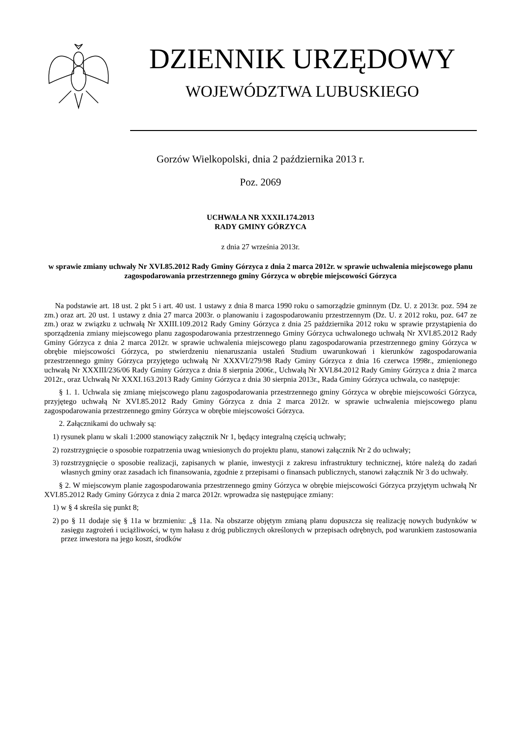DZIENNIK URZĘDOWY
WOJEWÓDZTWA LUBUSKIEGO
Gorzów Wielkopolski, dnia 2 października 2013 r.
Poz. 2069
UCHWAŁA NR XXXII.174.2013
RADY GMINY GÓRZYCA
z dnia 27 września 2013r.
w sprawie zmiany uchwały Nr XVI.85.2012 Rady Gminy Górzyca z dnia 2 marca 2012r. w sprawie uchwalenia miejscowego planu zagospodarowania przestrzennego gminy Górzyca w obrębie miejscowości Górzyca
Na podstawie art. 18 ust. 2 pkt 5 i art. 40 ust. 1 ustawy z dnia 8 marca 1990 roku o samorządzie gminnym (Dz. U. z 2013r. poz. 594 ze zm.) oraz art. 20 ust. 1 ustawy z dnia 27 marca 2003r. o planowaniu i zagospodarowaniu przestrzennym (Dz. U. z 2012 roku, poz. 647 ze zm.) oraz w związku z uchwałą Nr XXIII.109.2012 Rady Gminy Górzyca z dnia 25 października 2012 roku w sprawie przystąpienia do sporządzenia zmiany miejscowego planu zagospodarowania przestrzennego Gminy Górzyca uchwalonego uchwałą Nr XVI.85.2012 Rady Gminy Górzyca z dnia 2 marca 2012r. w sprawie uchwalenia miejscowego planu zagospodarowania przestrzennego gminy Górzyca w obrębie miejscowości Górzyca, po stwierdzeniu nienaruszania ustaleń Studium uwarunkowań i kierunków zagospodarowania przestrzennego gminy Górzyca przyjętego uchwałą Nr XXXVI/279/98 Rady Gminy Górzyca z dnia 16 czerwca 1998r., zmienionego uchwałą Nr XXXIII/236/06 Rady Gminy Górzyca z dnia 8 sierpnia 2006r., Uchwałą Nr XVI.84.2012 Rady Gminy Górzyca z dnia 2 marca 2012r., oraz Uchwałą Nr XXXI.163.2013 Rady Gminy Górzyca z dnia 30 sierpnia 2013r., Rada Gminy Górzyca uchwala, co następuje:
§ 1. 1. Uchwala się zmianę miejscowego planu zagospodarowania przestrzennego gminy Górzyca w obrębie miejscowości Górzyca, przyjętego uchwałą Nr XVI.85.2012 Rady Gminy Górzyca z dnia 2 marca 2012r. w sprawie uchwalenia miejscowego planu zagospodarowania przestrzennego gminy Górzyca w obrębie miejscowości Górzyca.
2. Załącznikami do uchwały są:
1) rysunek planu w skali 1:2000 stanowiący załącznik Nr 1, będący integralną częścią uchwały;
2) rozstrzygnięcie o sposobie rozpatrzenia uwag wniesionych do projektu planu, stanowi załącznik Nr 2 do uchwały;
3) rozstrzygnięcie o sposobie realizacji, zapisanych w planie, inwestycji z zakresu infrastruktury technicznej, które należą do zadań własnych gminy oraz zasadach ich finansowania, zgodnie z przepisami o finansach publicznych, stanowi załącznik Nr 3 do uchwały.
§ 2. W miejscowym planie zagospodarowania przestrzennego gminy Górzyca w obrębie miejscowości Górzyca przyjętym uchwałą Nr XVI.85.2012 Rady Gminy Górzyca z dnia 2 marca 2012r. wprowadza się następujące zmiany:
1) w § 4 skreśla się punkt 8;
2) po § 11 dodaje się § 11a w brzmieniu: „§ 11a. Na obszarze objętym zmianą planu dopuszcza się realizację nowych budynków w zasięgu zagrożeń i uciążliwości, w tym hałasu z dróg publicznych określonych w przepisach odrębnych, pod warunkiem zastosowania przez inwestora na jego koszt, środków